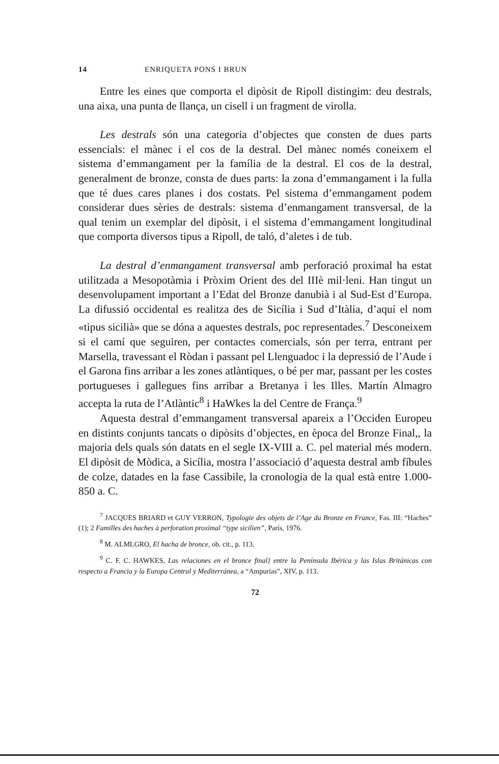14 ENRIQUETA PONS I BRUN
Entre les eines que comporta el dipòsit de Ripoll distingim: deu destrals, una aixa, una punta de llança, un cisell i un fragment de virolla.
Les destrals són una categoria d’objectes que consten de dues parts essencials: el mànec i el cos de la destral. Del mànec només coneixem el sistema d’emmangament per la família de la destral. El cos de la destral, generalment de bronze, consta de dues parts: la zona d’emmangament i la fulla que té dues cares planes i dos costats. Pel sistema d’emmangament podem considerar dues sèries de destrals: sistema d’enmangament transversal, de la qual tenim un exemplar del dipòsit, i el sistema d’emmangament longitudinal que comporta diversos tipus a Ripoll, de taló, d’aletes i de tub.
La destral d’enmangament transversal amb perforació proximal ha estat utilitzada a Mesopotàmia i Pròxim Orient des del IIIè mil·leni. Han tingut un desenvolupament important a l’Edat del Bronze danubià i al Sud-Est d’Europa. La difussió occidental es realitza des de Sicília i Sud d’Itàlia, d’aquí el nom «tipus sicilià» que se dóna a aquestes destrals, poc representades.<sup>7</sup> Desconeixem si el camí que seguiren, per contactes comercials, són per terra, entrant per Marsella, travessant el Ròdan i passant pel Llenguadoc i la depressió de l’Aude i el Garona fins arribar a les zones atlàntiques, o bé per mar, passant per les costes portugueses i gallegues fins arribar a Bretanya i les Illes. Martín Almagro accepta la ruta de l’Atlàntic<sup>8</sup> i HaWkes la del Centre de França.<sup>9</sup>
Aquesta destral d’emmangament transversal apareix a l’Occiden Europeu en distints conjunts tancats o dipòsits d’objectes, en època del Bronze Final,, la majoria dels quals són datats en el segle IX-VIII a. C. pel material més modern. El dipòsit de Mòdica, a Sicília, mostra l’associació d’aquesta destral amb fíbules de colze, datades en la fase Cassibile, la cronologia de la qual està entre 1.000-850 a. C.
<sup>7</sup> JACQUES BRIARD et GUY VERRON, Typologie des objets de l’Age du Bronze en France, Fas. III: “Haches” (1); 2 Familles des haches à perforation proximal “type sicilien”, París, 1976.
<sup>8</sup> M. ALMLGRO, El hacha de bronce, ob. cit., p. 113.
<sup>9</sup> C. F. C. HAWKES, Las relaciones en el bronce final} entre la Península Ibérica y las Islas Británicas con respecto a Francia y la Europa Central y Mediterránea, a “Ampurias”, XIV, p. 113.
72